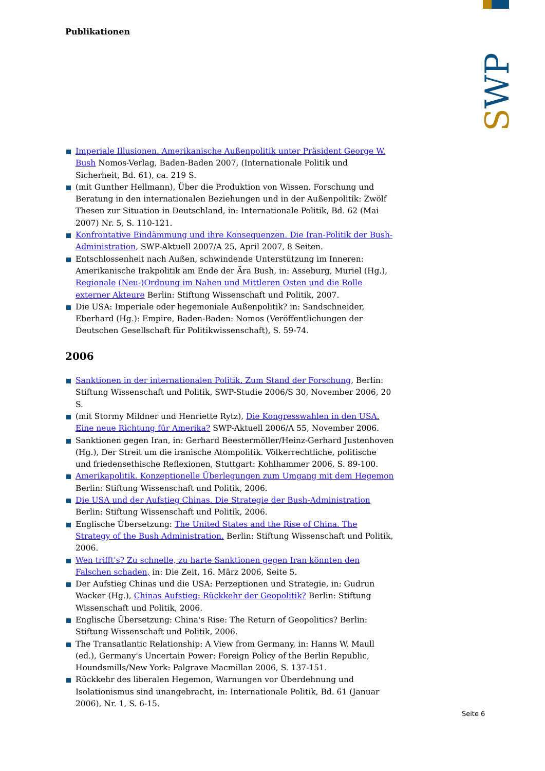SWP
Publikationen
Imperiale Illusionen. Amerikanische Außenpolitik unter Präsident George W. Bush Nomos-Verlag, Baden-Baden 2007, (Internationale Politik und Sicherheit, Bd. 61), ca. 219 S.
(mit Gunther Hellmann), Über die Produktion von Wissen. Forschung und Beratung in den internationalen Beziehungen und in der Außenpolitik: Zwölf Thesen zur Situation in Deutschland, in: Internationale Politik, Bd. 62 (Mai 2007) Nr. 5, S. 110-121.
Konfrontative Eindämmung und ihre Konsequenzen. Die Iran-Politik der Bush-Administration, SWP-Aktuell 2007/A 25, April 2007, 8 Seiten.
Entschlossenheit nach Außen, schwindende Unterstützung im Inneren: Amerikanische Irakpolitik am Ende der Ära Bush, in: Asseburg, Muriel (Hg.), Regionale (Neu-)Ordnung im Nahen und Mittleren Osten und die Rolle externer Akteure Berlin: Stiftung Wissenschaft und Politik, 2007.
Die USA: Imperiale oder hegemoniale Außenpolitik? in: Sandschneider, Eberhard (Hg.): Empire, Baden-Baden: Nomos (Veröffentlichungen der Deutschen Gesellschaft für Politikwissenschaft), S. 59-74.
2006
Sanktionen in der internationalen Politik. Zum Stand der Forschung, Berlin: Stiftung Wissenschaft und Politik, SWP-Studie 2006/S 30, November 2006, 20 S.
(mit Stormy Mildner und Henriette Rytz), Die Kongresswahlen in den USA. Eine neue Richtung für Amerika? SWP-Aktuell 2006/A 55, November 2006.
Sanktionen gegen Iran, in: Gerhard Beestermöller/Heinz-Gerhard Justenhoven (Hg.), Der Streit um die iranische Atompolitik. Völkerrechtliche, politische und friedensethische Reflexionen, Stuttgart: Kohlhammer 2006, S. 89-100.
Amerikapolitik. Konzeptionelle Überlegungen zum Umgang mit dem Hegemon Berlin: Stiftung Wissenschaft und Politik, 2006.
Die USA und der Aufstieg Chinas. Die Strategie der Bush-Administration Berlin: Stiftung Wissenschaft und Politik, 2006.
Englische Übersetzung: The United States and the Rise of China. The Strategy of the Bush Administration. Berlin: Stiftung Wissenschaft und Politik, 2006.
Wen trifft's? Zu schnelle, zu harte Sanktionen gegen Iran könnten den Falschen schaden, in: Die Zeit, 16. März 2006, Seite 5.
Der Aufstieg Chinas und die USA: Perzeptionen und Strategie, in: Gudrun Wacker (Hg.), Chinas Aufstieg: Rückkehr der Geopolitik? Berlin: Stiftung Wissenschaft und Politik, 2006.
Englische Übersetzung: China's Rise: The Return of Geopolitics? Berlin: Stiftung Wissenschaft und Politik, 2006.
The Transatlantic Relationship: A View from Germany, in: Hanns W. Maull (ed.), Germany's Uncertain Power: Foreign Policy of the Berlin Republic, Houndsmills/New York: Palgrave Macmillan 2006, S. 137-151.
Rückkehr des liberalen Hegemon, Warnungen vor Überdehnung und Isolationismus sind unangebracht, in: Internationale Politik, Bd. 61 (Januar 2006), Nr. 1, S. 6-15.
Seite 6